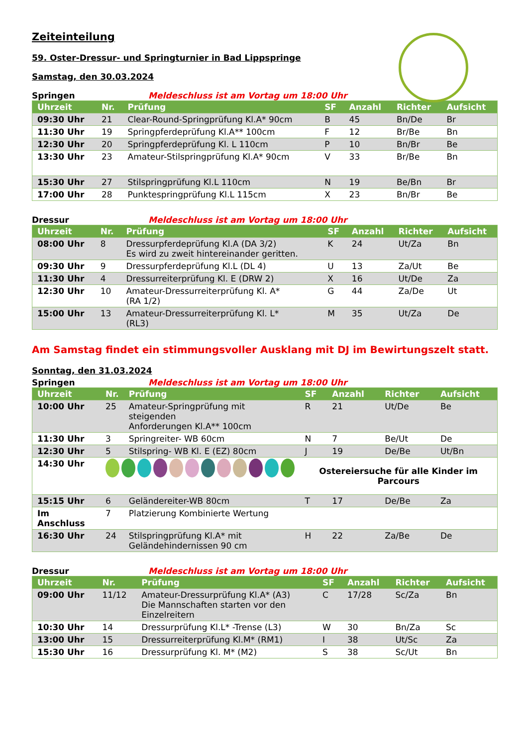Zeiteinteilung
59. Oster-Dressur- und Springturnier in Bad Lippspringe
Samstag, den 30.03.2024
Springen Meldeschluss ist am Vortag um 18:00 Uhr
| Uhrzeit | Nr. | Prüfung | SF | Anzahl | Richter | Aufsicht |
| --- | --- | --- | --- | --- | --- | --- |
| 09:30 Uhr | 21 | Clear-Round-Springprüfung Kl.A* 90cm | B | 45 | Bn/De | Br |
| 11:30 Uhr | 19 | Springpferdeprüfung Kl.A** 100cm | F | 12 | Br/Be | Bn |
| 12:30 Uhr | 20 | Springpferdeprüfung Kl. L 110cm | P | 10 | Bn/Br | Be |
| 13:30 Uhr | 23 | Amateur-Stilspringprüfung Kl.A* 90cm | V | 33 | Br/Be | Bn |
| 15:30 Uhr | 27 | Stilspringprüfung Kl.L 110cm | N | 19 | Be/Bn | Br |
| 17:00 Uhr | 28 | Punktespringprüfung Kl.L 115cm | X | 23 | Bn/Br | Be |
Dressur Meldeschluss ist am Vortag um 18:00 Uhr
| Uhrzeit | Nr. | Prüfung | SF | Anzahl | Richter | Aufsicht |
| --- | --- | --- | --- | --- | --- | --- |
| 08:00 Uhr | 8 | Dressurpferdeprüfung Kl.A (DA 3/2) Es wird zu zweit hintereinander geritten. | K | 24 | Ut/Za | Bn |
| 09:30 Uhr | 9 | Dressurpferdeprüfung Kl.L (DL 4) | U | 13 | Za/Ut | Be |
| 11:30 Uhr | 4 | Dressurreiterprüfung Kl. E (DRW 2) | X | 16 | Ut/De | Za |
| 12:30 Uhr | 10 | Amateur-Dressurreiterprüfung Kl. A* (RA 1/2) | G | 44 | Za/De | Ut |
| 15:00 Uhr | 13 | Amateur-Dressurreiterprüfung Kl. L* (RL3) | M | 35 | Ut/Za | De |
Am Samstag findet ein stimmungsvoller Ausklang mit DJ im Bewirtungszelt statt.
Sonntag, den 31.03.2024
Springen Meldeschluss ist am Vortag um 18:00 Uhr
| Uhrzeit | Nr. | Prüfung | SF | Anzahl | Richter | Aufsicht |
| --- | --- | --- | --- | --- | --- | --- |
| 10:00 Uhr | 25 | Amateur-Springprüfung mit steigenden Anforderungen Kl.A** 100cm | R | 21 | Ut/De | Be |
| 11:30 Uhr | 3 | Springreiter- WB 60cm | N | 7 | Be/Ut | De |
| 12:30 Uhr | 5 | Stilspring- WB Kl. E (EZ) 80cm | J | 19 | De/Be | Ut/Bn |
| 14:30 Uhr | | | Ostereiersuche für alle Kinder im Parcours | | | |
| 15:15 Uhr | 6 | Geländereiter-WB 80cm | T | 17 | De/Be | Za |
| Im Anschluss | 7 | Platzierung Kombinierte Wertung | | | | |
| 16:30 Uhr | 24 | Stilspringprüfung Kl.A* mit Geländehindernissen 90 cm | H | 22 | Za/Be | De |
Dressur Meldeschluss ist am Vortag um 18:00 Uhr
| Uhrzeit | Nr. | Prüfung | SF | Anzahl | Richter | Aufsicht |
| --- | --- | --- | --- | --- | --- | --- |
| 09:00 Uhr | 11/12 | Amateur-Dressurprüfung Kl.A* (A3) Die Mannschaften starten vor den Einzelreitern | C | 17/28 | Sc/Za | Bn |
| 10:30 Uhr | 14 | Dressurprüfung Kl.L* -Trense (L3) | W | 30 | Bn/Za | Sc |
| 13:00 Uhr | 15 | Dressurreiterprüfung Kl.M* (RM1) | I | 38 | Ut/Sc | Za |
| 15:30 Uhr | 16 | Dressurprüfung Kl. M* (M2) | S | 38 | Sc/Ut | Bn |